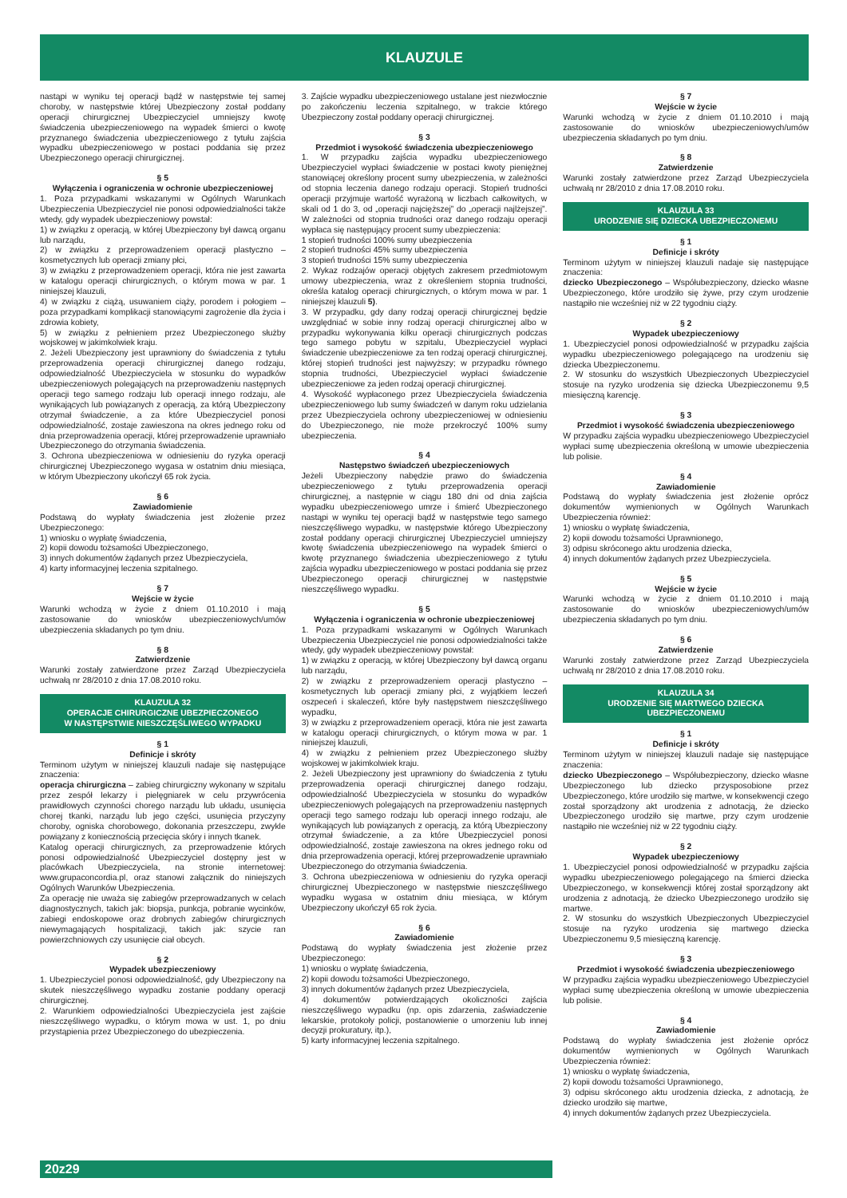KLAUZULE
nastąpi w wyniku tej operacji bądź w następstwie tej samej choroby, w następstwie której Ubezpieczony został poddany operacji chirurgicznej Ubezpieczyciel umniejszy kwotę świadczenia ubezpieczeniowego na wypadek śmierci o kwotę przyznanego świadczenia ubezpieczeniowego z tytułu zajścia wypadku ubezpieczeniowego w postaci poddania się przez Ubezpieczonego operacji chirurgicznej.
§ 5
Wyłączenia i ograniczenia w ochronie ubezpieczeniowej
1. Poza przypadkami wskazanymi w Ogólnych Warunkach Ubezpieczenia Ubezpieczyciel nie ponosi odpowiedzialności także wtedy, gdy wypadek ubezpieczeniowy powstał:
1) w związku z operacją, w której Ubezpieczony był dawcą organu lub narządu,
2) w związku z przeprowadzeniem operacji plastyczno – kosmetycznych lub operacji zmiany płci,
3) w związku z przeprowadzeniem operacji, która nie jest zawarta w katalogu operacji chirurgicznych, o którym mowa w par. 1 niniejszej klauzuli,
4) w związku z ciążą, usuwaniem ciąży, porodem i połogiem – poza przypadkami komplikacji stanowiącymi zagrożenie dla życia i zdrowia kobiety,
5) w związku z pełnieniem przez Ubezpieczonego służby wojskowej w jakimkolwiek kraju.
2. Jeżeli Ubezpieczony jest uprawniony do świadczenia z tytułu przeprowadzenia operacji chirurgicznej danego rodzaju, odpowiedzialność Ubezpieczyciela w stosunku do wypadków ubezpieczeniowych polegających na przeprowadzeniu następnych operacji tego samego rodzaju lub operacji innego rodzaju, ale wynikających lub powiązanych z operacją, za którą Ubezpieczony otrzymał świadczenie, a za które Ubezpieczyciel ponosi odpowiedzialność, zostaje zawieszona na okres jednego roku od dnia przeprowadzenia operacji, której przeprowadzenie uprawniało Ubezpieczonego do otrzymania świadczenia.
3. Ochrona ubezpieczeniowa w odniesieniu do ryzyka operacji chirurgicznej Ubezpieczonego wygasa w ostatnim dniu miesiąca, w którym Ubezpieczony ukończył 65 rok życia.
§ 6
Zawiadomienie
Podstawą do wypłaty świadczenia jest złożenie przez Ubezpieczonego:
1) wniosku o wypłatę świadczenia,
2) kopii dowodu tożsamości Ubezpieczonego,
3) innych dokumentów żądanych przez Ubezpieczyciela,
4) karty informacyjnej leczenia szpitalnego.
§ 7
Wejście w życie
Warunki wchodzą w życie z dniem 01.10.2010 i mają zastosowanie do wniosków ubezpieczeniowych/umów ubezpieczenia składanych po tym dniu.
§ 8
Zatwierdzenie
Warunki zostały zatwierdzone przez Zarząd Ubezpieczyciela uchwałą nr 28/2010 z dnia 17.08.2010 roku.
KLAUZULA 32
OPERACJE CHIRURGICZNE UBEZPIECZONEGO
W NASTĘPSTWIE NIESZCZĘŚLIWEGO WYPADKU
§ 1
Definicje i skróty
Terminom użytym w niniejszej klauzuli nadaje się następujące znaczenia:
operacja chirurgiczna – zabieg chirurgiczny wykonany w szpitalu przez zespół lekarzy i pielęgniarek w celu przywrócenia prawidłowych czynności chorego narządu lub układu, usunięcia chorej tkanki, narządu lub jego części, usunięcia przyczyny choroby, ogniska chorobowego, dokonania przeszczepu, zwykle powiązany z koniecznością przecięcia skóry i innych tkanek.
Katalog operacji chirurgicznych, za przeprowadzenie których ponosi odpowiedzialność Ubezpieczyciel dostępny jest w placówkach Ubezpieczyciela, na stronie internetowej: www.grupaconcordia.pl, oraz stanowi załącznik do niniejszych Ogólnych Warunków Ubezpieczenia.
Za operację nie uważa się zabiegów przeprowadzanych w celach diagnostycznych, takich jak: biopsja, punkcja, pobranie wycinków, zabiegi endoskopowe oraz drobnych zabiegów chirurgicznych niewymagających hospitalizacji, takich jak: szycie ran powierzchniowych czy usunięcie ciał obcych.
§ 2
Wypadek ubezpieczeniowy
1. Ubezpieczyciel ponosi odpowiedzialność, gdy Ubezpieczony na skutek nieszczęśliwego wypadku zostanie poddany operacji chirurgicznej.
2. Warunkiem odpowiedzialności Ubezpieczyciela jest zajście nieszczęśliwego wypadku, o którym mowa w ust. 1, po dniu przystąpienia przez Ubezpieczonego do ubezpieczenia.
3. Zajście wypadku ubezpieczeniowego ustalane jest niezwłocznie po zakończeniu leczenia szpitalnego, w trakcie którego Ubezpieczony został poddany operacji chirurgicznej.
§ 3
Przedmiot i wysokość świadczenia ubezpieczeniowego
1. W przypadku zajścia wypadku ubezpieczeniowego Ubezpieczyciel wypłaci świadczenie w postaci kwoty pieniężnej stanowiącej określony procent sumy ubezpieczenia, w zależności od stopnia leczenia danego rodzaju operacji. Stopień trudności operacji przyjmuje wartość wyrażoną w liczbach całkowitych, w skali od 1 do 3, od „operacji najcięższej” do „operacji najlżejszej”. W zależności od stopnia trudności oraz danego rodzaju operacji wypłaca się następujący procent sumy ubezpieczenia:
1 stopień trudności 100% sumy ubezpieczenia
2 stopień trudności 45% sumy ubezpieczenia
3 stopień trudności 15% sumy ubezpieczenia
2. Wykaz rodzajów operacji objętych zakresem przedmiotowym umowy ubezpieczenia, wraz z określeniem stopnia trudności, określa katalog operacji chirurgicznych, o którym mowa w par. 1 niniejszej klauzuli 5).
3. W przypadku, gdy dany rodzaj operacji chirurgicznej będzie uwzględniać w sobie inny rodzaj operacji chirurgicznej albo w przypadku wykonywania kilku operacji chirurgicznych podczas tego samego pobytu w szpitalu, Ubezpieczyciel wypłaci świadczenie ubezpieczeniowe za ten rodzaj operacji chirurgicznej, której stopień trudności jest najwyższy; w przypadku równego stopnia trudności, Ubezpieczyciel wypłaci świadczenie ubezpieczeniowe za jeden rodzaj operacji chirurgicznej.
4. Wysokość wypłaconego przez Ubezpieczyciela świadczenia ubezpieczeniowego lub sumy świadczeń w danym roku udzielania przez Ubezpieczyciela ochrony ubezpieczeniowej w odniesieniu do Ubezpieczonego, nie może przekroczyć 100% sumy ubezpieczenia.
§ 4
Następstwo świadczeń ubezpieczeniowych
Jeżeli Ubezpieczony nabędzie prawo do świadczenia ubezpieczeniowego z tytułu przeprowadzenia operacji chirurgicznej, a następnie w ciągu 180 dni od dnia zajścia wypadku ubezpieczeniowego umrze i śmierć Ubezpieczonego nastąpi w wyniku tej operacji bądź w następstwie tego samego nieszczęśliwego wypadku, w następstwie którego Ubezpieczony został poddany operacji chirurgicznej Ubezpieczyciel umniejszy kwotę świadczenia ubezpieczeniowego na wypadek śmierci o kwotę przyznanego świadczenia ubezpieczeniowego z tytułu zajścia wypadku ubezpieczeniowego w postaci poddania się przez Ubezpieczonego operacji chirurgicznej w następstwie nieszczęśliwego wypadku.
§ 5
Wyłączenia i ograniczenia w ochronie ubezpieczeniowej
1. Poza przypadkami wskazanymi w Ogólnych Warunkach Ubezpieczenia Ubezpieczyciel nie ponosi odpowiedzialności także wtedy, gdy wypadek ubezpieczeniowy powstał:
1) w związku z operacją, w której Ubezpieczony był dawcą organu lub narządu,
2) w związku z przeprowadzeniem operacji plastyczno – kosmetycznych lub operacji zmiany płci, z wyjątkiem leczeń oszpeceń i skaleczeń, które były następstwem nieszczęśliwego wypadku,
3) w związku z przeprowadzeniem operacji, która nie jest zawarta w katalogu operacji chirurgicznych, o którym mowa w par. 1 niniejszej klauzuli,
4) w związku z pełnieniem przez Ubezpieczonego służby wojskowej w jakimkolwiek kraju.
2. Jeżeli Ubezpieczony jest uprawniony do świadczenia z tytułu przeprowadzenia operacji chirurgicznej danego rodzaju, odpowiedzialność Ubezpieczyciela w stosunku do wypadków ubezpieczeniowych polegających na przeprowadzeniu następnych operacji tego samego rodzaju lub operacji innego rodzaju, ale wynikających lub powiązanych z operacją, za którą Ubezpieczony otrzymał świadczenie, a za które Ubezpieczyciel ponosi odpowiedzialność, zostaje zawieszona na okres jednego roku od dnia przeprowadzenia operacji, której przeprowadzenie uprawniało Ubezpieczonego do otrzymania świadczenia.
3. Ochrona ubezpieczeniowa w odniesieniu do ryzyka operacji chirurgicznej Ubezpieczonego w następstwie nieszczęśliwego wypadku wygasa w ostatnim dniu miesiąca, w którym Ubezpieczony ukończył 65 rok życia.
§ 6
Zawiadomienie
Podstawą do wypłaty świadczenia jest złożenie przez Ubezpieczonego:
1) wniosku o wypłatę świadczenia,
2) kopii dowodu tożsamości Ubezpieczonego,
3) innych dokumentów żądanych przez Ubezpieczyciela,
4) dokumentów potwierdzających okoliczności zajścia nieszczęśliwego wypadku (np. opis zdarzenia, zaświadczenie lekarskie, protokoły policji, postanowienie o umorzeniu lub innej decyzji prokuratury, itp.),
5) karty informacyjnej leczenia szpitalnego.
§ 7
Wejście w życie
Warunki wchodzą w życie z dniem 01.10.2010 i mają zastosowanie do wniosków ubezpieczeniowych/umów ubezpieczenia składanych po tym dniu.
§ 8
Zatwierdzenie
Warunki zostały zatwierdzone przez Zarząd Ubezpieczyciela uchwałą nr 28/2010 z dnia 17.08.2010 roku.
KLAUZULA 33
URODZENIE SIĘ DZIECKA UBEZPIECZONEMU
§ 1
Definicje i skróty
Terminom użytym w niniejszej klauzuli nadaje się następujące znaczenia:
dziecko Ubezpieczonego – Współubezpieczony, dziecko własne Ubezpieczonego, które urodziło się żywe, przy czym urodzenie nastąpiło nie wcześniej niż w 22 tygodniu ciąży.
§ 2
Wypadek ubezpieczeniowy
1. Ubezpieczyciel ponosi odpowiedzialność w przypadku zajścia wypadku ubezpieczeniowego polegającego na urodzeniu się dziecka Ubezpieczonemu.
2. W stosunku do wszystkich Ubezpieczonych Ubezpieczyciel stosuje na ryzyko urodzenia się dziecka Ubezpieczonemu 9,5 miesięczną karencję.
§ 3
Przedmiot i wysokość świadczenia ubezpieczeniowego
W przypadku zajścia wypadku ubezpieczeniowego Ubezpieczyciel wypłaci sumę ubezpieczenia określoną w umowie ubezpieczenia lub polisie.
§ 4
Zawiadomienie
Podstawą do wypłaty świadczenia jest złożenie oprócz dokumentów wymienionych w Ogólnych Warunkach Ubezpieczenia również:
1) wniosku o wypłatę świadczenia,
2) kopii dowodu tożsamości Uprawnionego,
3) odpisu skróconego aktu urodzenia dziecka,
4) innych dokumentów żądanych przez Ubezpieczyciela.
§ 5
Wejście w życie
Warunki wchodzą w życie z dniem 01.10.2010 i mają zastosowanie do wniosków ubezpieczeniowych/umów ubezpieczenia składanych po tym dniu.
§ 6
Zatwierdzenie
Warunki zostały zatwierdzone przez Zarząd Ubezpieczyciela uchwałą nr 28/2010 z dnia 17.08.2010 roku.
KLAUZULA 34
URODZENIE SIĘ MARTWEGO DZIECKA
UBEZPIECZONEMU
§ 1
Definicje i skróty
Terminom użytym w niniejszej klauzuli nadaje się następujące znaczenia:
dziecko Ubezpieczonego – Współubezpieczony, dziecko własne Ubezpieczonego lub dziecko przysposobione przez Ubezpieczonego, które urodziło się martwe, w konsekwencji czego został sporządzony akt urodzenia z adnotacją, że dziecko Ubezpieczonego urodziło się martwe, przy czym urodzenie nastąpiło nie wcześniej niż w 22 tygodniu ciąży.
§ 2
Wypadek ubezpieczeniowy
1. Ubezpieczyciel ponosi odpowiedzialność w przypadku zajścia wypadku ubezpieczeniowego polegającego na śmierci dziecka Ubezpieczonego, w konsekwencji której został sporządzony akt urodzenia z adnotacją, że dziecko Ubezpieczonego urodziło się martwe.
2. W stosunku do wszystkich Ubezpieczonych Ubezpieczyciel stosuje na ryzyko urodzenia się martwego dziecka Ubezpieczonemu 9,5 miesięczną karencję.
§ 3
Przedmiot i wysokość świadczenia ubezpieczeniowego
W przypadku zajścia wypadku ubezpieczeniowego Ubezpieczyciel wypłaci sumę ubezpieczenia określoną w umowie ubezpieczenia lub polisie.
§ 4
Zawiadomienie
Podstawą do wypłaty świadczenia jest złożenie oprócz dokumentów wymienionych w Ogólnych Warunkach Ubezpieczenia również:
1) wniosku o wypłatę świadczenia,
2) kopii dowodu tożsamości Uprawnionego,
3) odpisu skróconego aktu urodzenia dziecka, z adnotacją, że dziecko urodziło się martwe,
4) innych dokumentów żądanych przez Ubezpieczyciela.
20z29